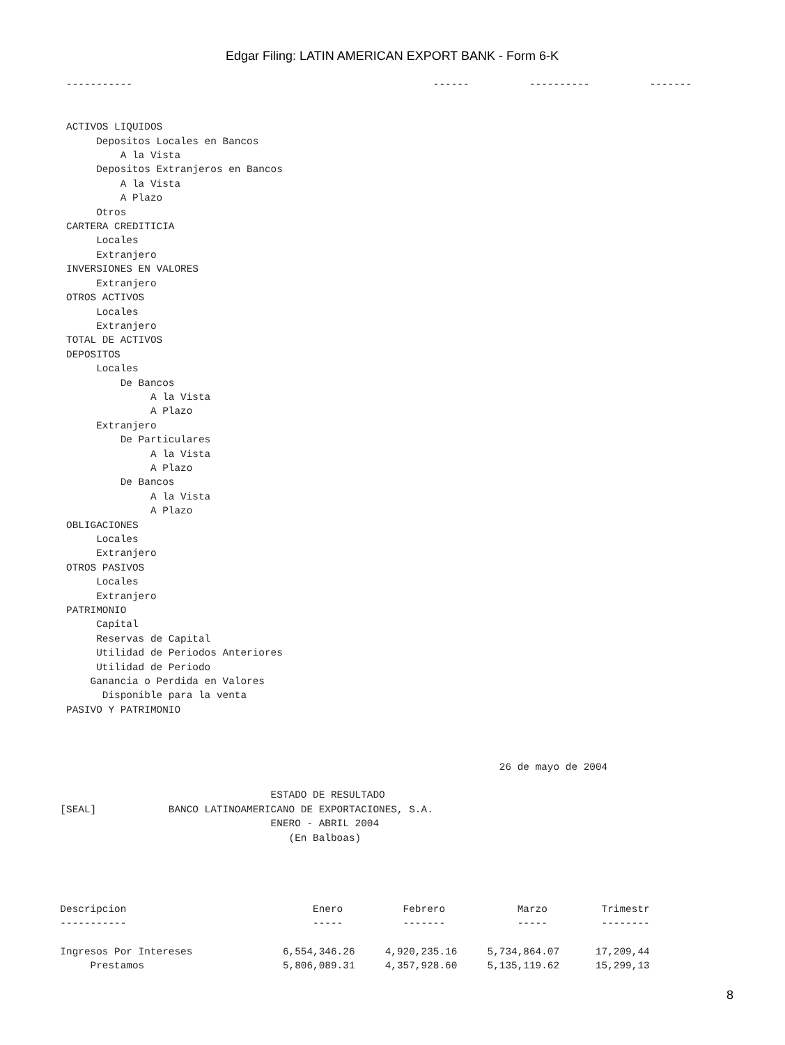Edgar Filing: LATIN AMERICAN EXPORT BANK - Form 6-K
           -----------                                                  ------          ----------          -------


           ACTIVOS LIQUIDOS
                Depositos Locales en Bancos
                    A la Vista
                Depositos Extranjeros en Bancos
                    A la Vista
                    A Plazo
                Otros
           CARTERA CREDITICIA
                Locales
                Extranjero
           INVERSIONES EN VALORES
                Extranjero
           OTROS ACTIVOS
                Locales
                Extranjero
           TOTAL DE ACTIVOS
           DEPOSITOS
                Locales
                    De Bancos
                         A la Vista
                         A Plazo
                Extranjero
                    De Particulares
                         A la Vista
                         A Plazo
                    De Bancos
                         A la Vista
                         A Plazo
           OBLIGACIONES
                Locales
                Extranjero
           OTROS PASIVOS
                Locales
                Extranjero
           PATRIMONIO
                Capital
                Reservas de Capital
                Utilidad de Periodos Anteriores
                Utilidad de Periodo
               Ganancia o Perdida en Valores
                 Disponible para la venta
           PASIVO Y PATRIMONIO



                                                                                   26 de mayo de 2004

                                             ESTADO DE RESULTADO
          [SEAL]            BANCO LATINOAMERICANO DE EXPORTACIONES, S.A.
                                             ENERO - ABRIL 2004
                                                (En Balboas)




          Descripcion                               Enero          Febrero            Marzo         Trimestr
          -----------                               -----          -------            -----         --------

          Ingresos Por Intereses               6,554,346.26     4,920,235.16     5,734,864.07      17,209,44
               Prestamos                       5,806,089.31     4,357,928.60     5,135,119.62      15,299,13
8